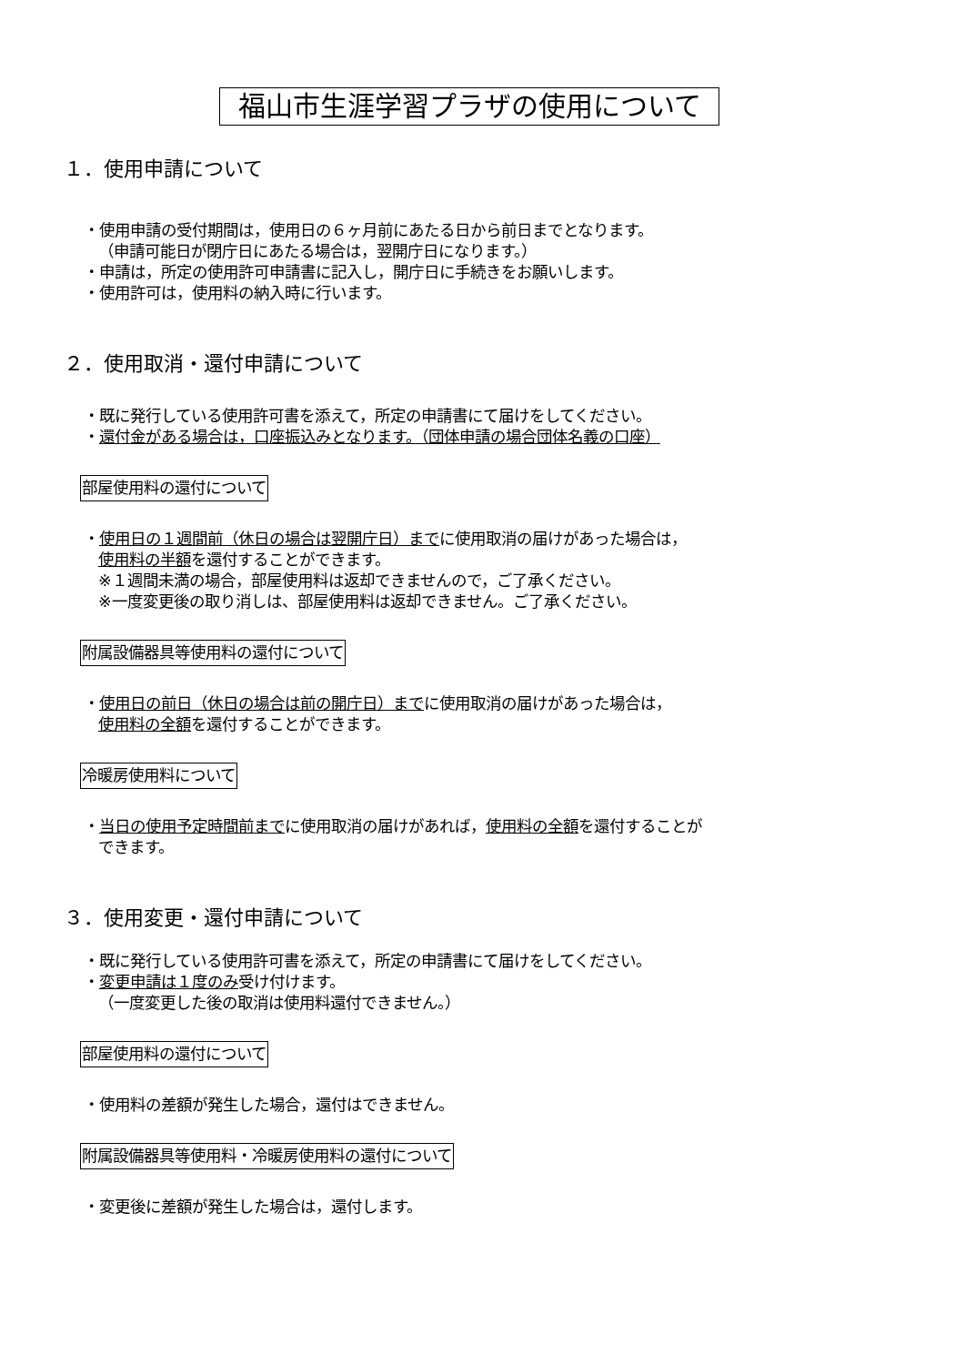福山市生涯学習プラザの使用について
１．使用申請について
・使用申請の受付期間は，使用日の６ヶ月前にあたる日から前日までとなります。
（申請可能日が閉庁日にあたる場合は，翌開庁日になります。）
・申請は，所定の使用許可申請書に記入し，開庁日に手続きをお願いします。
・使用許可は，使用料の納入時に行います。
２．使用取消・還付申請について
・既に発行している使用許可書を添えて，所定の申請書にて届けをしてください。
・還付金がある場合は，口座振込みとなります。（団体申請の場合団体名義の口座）
部屋使用料の還付について
・使用日の１週間前（休日の場合は翌開庁日）までに使用取消の届けがあった場合は，
使用料の半額を還付することができます。
※１週間未満の場合，部屋使用料は返却できませんので，ご了承ください。
※一度変更後の取り消しは、部屋使用料は返却できません。ご了承ください。
附属設備器具等使用料の還付について
・使用日の前日（休日の場合は前の開庁日）までに使用取消の届けがあった場合は，
使用料の全額を還付することができます。
冷暖房使用料について
・当日の使用予定時間前までに使用取消の届けがあれば，使用料の全額を還付することが
できます。
３．使用変更・還付申請について
・既に発行している使用許可書を添えて，所定の申請書にて届けをしてください。
・変更申請は１度のみ受け付けます。
（一度変更した後の取消は使用料還付できません。）
部屋使用料の還付について
・使用料の差額が発生した場合，還付はできません。
附属設備器具等使用料・冷暖房使用料の還付について
・変更後に差額が発生した場合は，還付します。